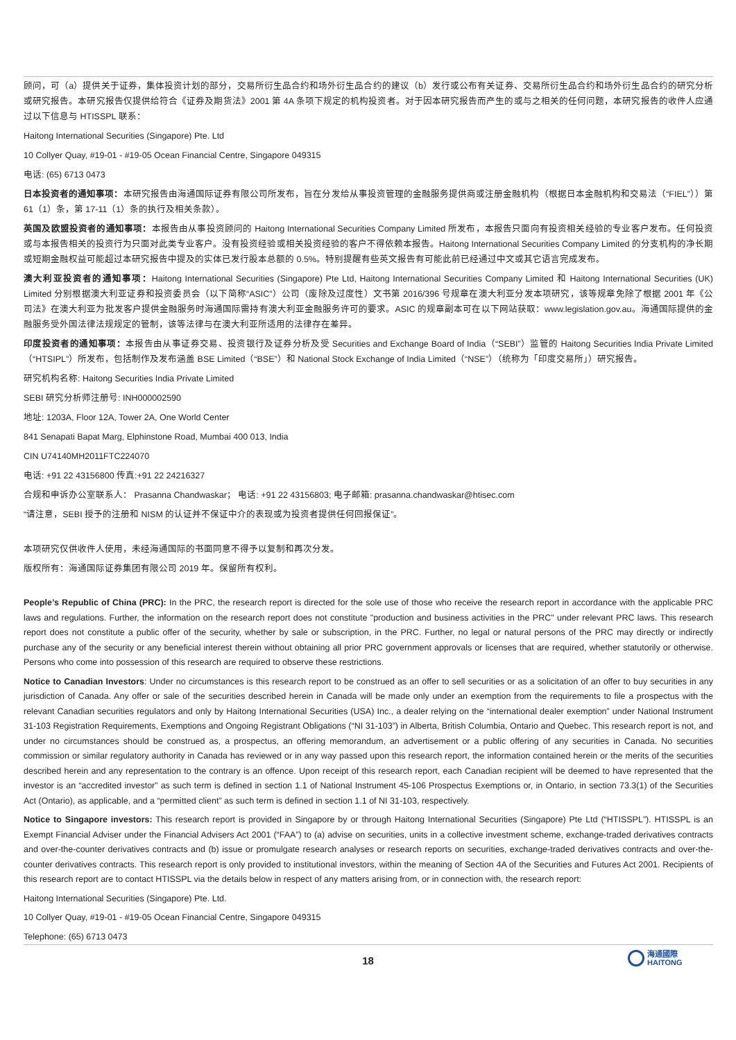顾问，可（a）提供关于证券，集体投资计划的部分，交易所衍生品合约和场外衍生品合约的建议（b）发行或公布有关证券、交易所衍生品合约和场外衍生品合约的研究分析或研究报告。本研究报告仅提供给符合《证券及期货法》2001 第 4A 条项下规定的机构投资者。对于因本研究报告而产生的或与之相关的任何问题，本研究报告的收件人应通过以下信息与 HTISSPL 联系：
Haitong International Securities (Singapore) Pte. Ltd
10 Collyer Quay, #19-01 - #19-05 Ocean Financial Centre, Singapore 049315
电话: (65) 6713 0473
日本投资者的通知事项：本研究报告由海通国际证券有限公司所发布，旨在分发给从事投资管理的金融服务提供商或注册金融机构（根据日本金融机构和交易法（“FIEL”））第 61（1）条，第 17-11（1）条的执行及相关条款）。
英国及欧盟投资者的通知事项：本报告由从事投资顾问的 Haitong International Securities Company Limited 所发布，本报告只面向有投资相关经验的专业客户发布。任何投资或与本报告相关的投资行为只面对此类专业客户。没有投资经验或相关投资经验的客户不得依赖本报告。Haitong International Securities Company Limited 的分支机构的净长期或短期金融权益可能超过本研究报告中提及的实体已发行股本总额的 0.5%。特别提醒有些英文报告有可能此前已经通过中文或其它语言完成发布。
澳大利亚投资者的通知事项：Haitong International Securities (Singapore) Pte Ltd, Haitong International Securities Company Limited 和 Haitong International Securities (UK) Limited 分别根据澳大利亚证券和投资委员会（以下简称“ASIC”）公司（废除及过度性）文书第 2016/396 号规章在澳大利亚分发本项研究，该等规章免除了根据 2001 年《公司法》在澳大利亚为批发客户提供金融服务时海通国际需持有澳大利亚金融服务许可的要求。ASIC 的规章副本可在以下网站获取：www.legislation.gov.au。海通国际提供的金融服务受外国法律法规规定的管制，该等法律与在澳大利亚所适用的法律存在差异。
印度投资者的通知事项：本报告由从事证券交易、投资银行及证券分析及受 Securities and Exchange Board of India（“SEBI”）监管的 Haitong Securities India Private Limited（“HTSIPL”）所发布，包括制作及发布涵盖 BSE Limited（“BSE”）和 National Stock Exchange of India Limited（“NSE”）（统称为「印度交易所」）研究报告。
研究机构名称: Haitong Securities India Private Limited
SEBI 研究分析师注册号: INH000002590
地址: 1203A, Floor 12A, Tower 2A, One World Center
841 Senapati Bapat Marg, Elphinstone Road, Mumbai 400 013, India
CIN U74140MH2011FTC224070
电话: +91 22 43156800 传真:+91 22 24216327
合规和申诉办公室联系人： Prasanna Chandwaskar； 电话: +91 22 43156803; 电子邮箱: prasanna.chandwaskar@htisec.com
“请注意，SEBI 授予的注册和 NISM 的认证并不保证中介的表现或为投资者提供任何回报保证”。
本项研究仅供收件人使用，未经海通国际的书面同意不得予以复制和再次分发。
版权所有：海通国际证券集团有限公司 2019 年。保留所有权利。
People’s Republic of China (PRC): In the PRC, the research report is directed for the sole use of those who receive the research report in accordance with the applicable PRC laws and regulations. Further, the information on the research report does not constitute "production and business activities in the PRC" under relevant PRC laws. This research report does not constitute a public offer of the security, whether by sale or subscription, in the PRC. Further, no legal or natural persons of the PRC may directly or indirectly purchase any of the security or any beneficial interest therein without obtaining all prior PRC government approvals or licenses that are required, whether statutorily or otherwise. Persons who come into possession of this research are required to observe these restrictions.
Notice to Canadian Investors: Under no circumstances is this research report to be construed as an offer to sell securities or as a solicitation of an offer to buy securities in any jurisdiction of Canada. Any offer or sale of the securities described herein in Canada will be made only under an exemption from the requirements to file a prospectus with the relevant Canadian securities regulators and only by Haitong International Securities (USA) Inc., a dealer relying on the “international dealer exemption” under National Instrument 31-103 Registration Requirements, Exemptions and Ongoing Registrant Obligations (“NI 31-103”) in Alberta, British Columbia, Ontario and Quebec. This research report is not, and under no circumstances should be construed as, a prospectus, an offering memorandum, an advertisement or a public offering of any securities in Canada. No securities commission or similar regulatory authority in Canada has reviewed or in any way passed upon this research report, the information contained herein or the merits of the securities described herein and any representation to the contrary is an offence. Upon receipt of this research report, each Canadian recipient will be deemed to have represented that the investor is an “accredited investor” as such term is defined in section 1.1 of National Instrument 45-106 Prospectus Exemptions or, in Ontario, in section 73.3(1) of the Securities Act (Ontario), as applicable, and a “permitted client” as such term is defined in section 1.1 of NI 31-103, respectively.
Notice to Singapore investors: This research report is provided in Singapore by or through Haitong International Securities (Singapore) Pte Ltd (“HTISSPL”). HTISSPL is an Exempt Financial Adviser under the Financial Advisers Act 2001 (“FAA”) to (a) advise on securities, units in a collective investment scheme, exchange-traded derivatives contracts and over-the-counter derivatives contracts and (b) issue or promulgate research analyses or research reports on securities, exchange-traded derivatives contracts and over-the-counter derivatives contracts. This research report is only provided to institutional investors, within the meaning of Section 4A of the Securities and Futures Act 2001. Recipients of this research report are to contact HTISSPL via the details below in respect of any matters arising from, or in connection with, the research report:
Haitong International Securities (Singapore) Pte. Ltd.
10 Collyer Quay, #19-01 - #19-05 Ocean Financial Centre, Singapore 049315
Telephone: (65) 6713 0473
18
海通國際
HAITONG